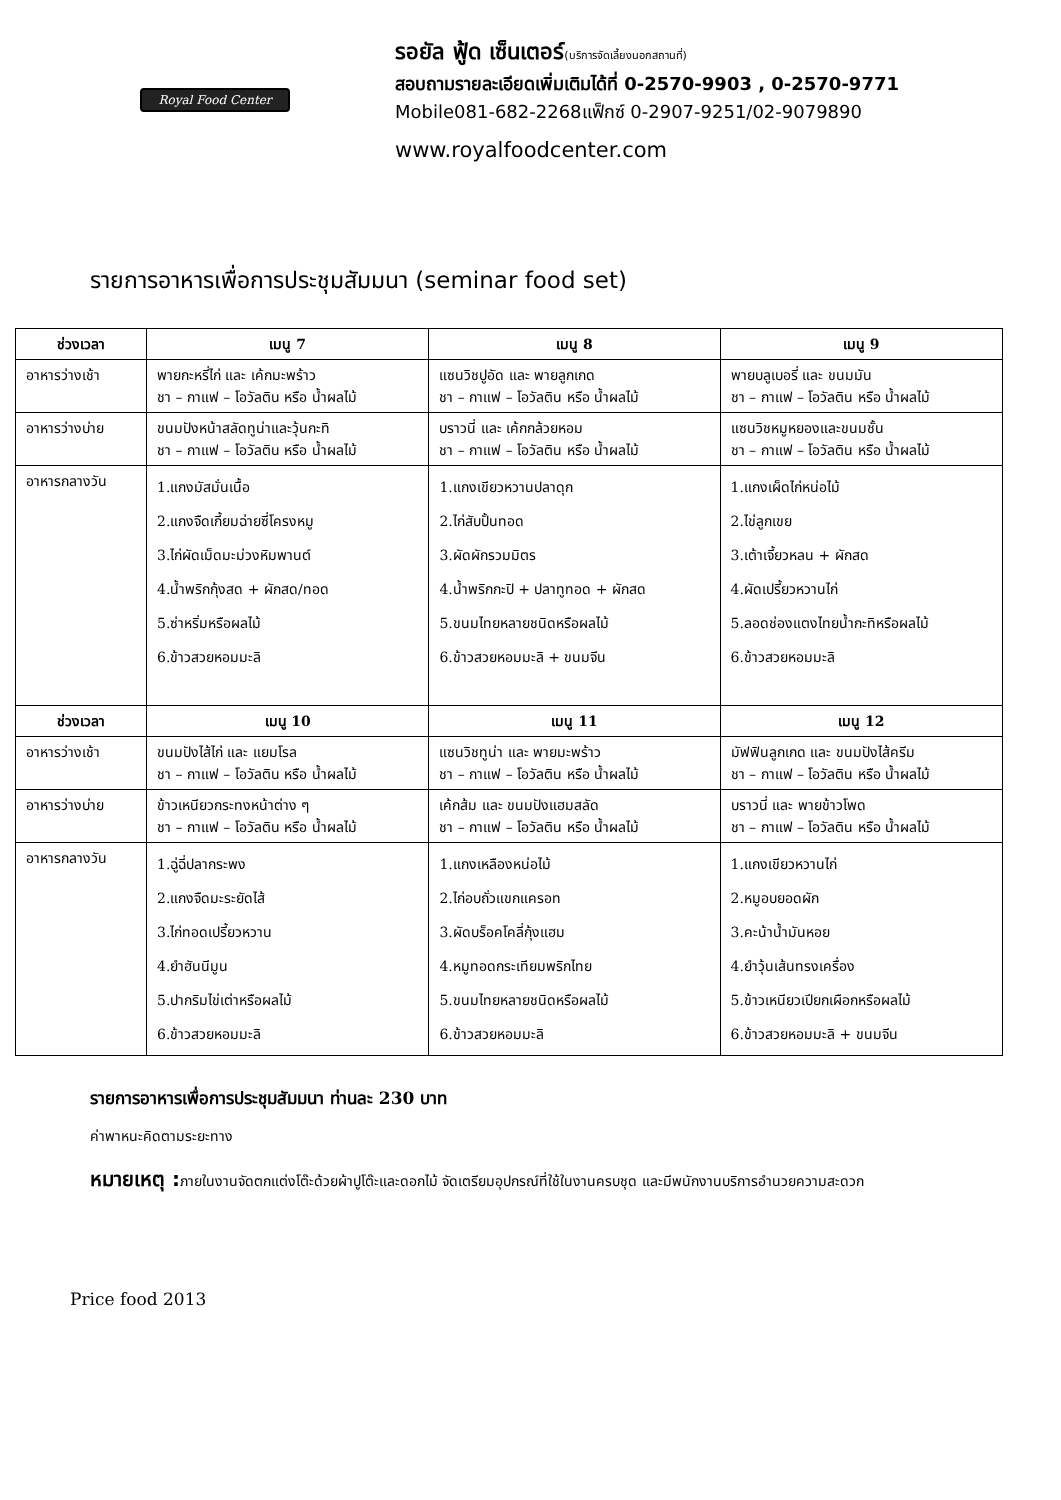Royal Food Center
รอยัล ฟู้ด เซ็นเตอร์(บริการจัดเลี้ยงนอกสถานที่)
สอบถามรายละเอียดเพิ่มเติมได้ที่ 0-2570-9903 , 0-2570-9771
Mobile081-682-2268แฟ็กซ์ 0-2907-9251/02-9079890
www.royalfoodcenter.com
รายการอาหารเพื่อการประชุมสัมมนา (seminar food set)
| ช่วงเวลา | เมนู 7 | เมนู 8 | เมนู 9 |
| --- | --- | --- | --- |
| อาหารว่างเช้า | พายกะหรี่ไก่ และ เค้กมะพร้าว ชา – กาแฟ – โอวัลติน หรือ น้ำผลไม้ | แซนวิชปูอัด และ พายลูกเกด ชา – กาแฟ – โอวัลติน หรือ น้ำผลไม้ | พายบลูเบอรี่ และ ขนมมัน ชา – กาแฟ – โอวัลติน หรือ น้ำผลไม้ |
| อาหารว่างบ่าย | ขนมปังหน้าสลัดทูน่าและวุ้นกะทิ ชา – กาแฟ – โอวัลติน หรือ น้ำผลไม้ | บราวนี่ และ เค้กกล้วยหอม ชา – กาแฟ – โอวัลติน หรือ น้ำผลไม้ | แซนวิชหมูหยองและขนมชั้น ชา – กาแฟ – โอวัลติน หรือ น้ำผลไม้ |
| อาหารกลางวัน | 1.แกงมัสมั่นเนื้อ 2.แกงจืดเกี้ยมฉ่ายซี่โครงหมู 3.ไก่ผัดเม็ดมะม่วงหิมพานต์ 4.น้ำพริกกุ้งสด + ผักสด/ทอด 5.ซ่าหริ่มหรือผลไม้ 6.ข้าวสวยหอมมะลิ | 1.แกงเขียวหวานปลาดุก 2.ไก่สับปั้นทอด 3.ผัดผักรวมมิตร 4.น้ำพริกกะปิ + ปลาทูทอด + ผักสด 5.ขนมไทยหลายชนิดหรือผลไม้ 6.ข้าวสวยหอมมะลิ + ขนมจีน | 1.แกงเผ็ดไก่หน่อไม้ 2.ไข่ลูกเขย 3.เต้าเจี้ยวหลน + ผักสด 4.ผัดเปรี้ยวหวานไก่ 5.ลอดช่องแตงไทยน้ำกะทิหรือผลไม้ 6.ข้าวสวยหอมมะลิ |
| ช่วงเวลา | เมนู 10 | เมนู 11 | เมนู 12 |
| อาหารว่างเช้า | ขนมปังไส้ไก่ และ แยมโรล ชา – กาแฟ – โอวัลติน หรือ น้ำผลไม้ | แซนวิชทูน่า และ พายมะพร้าว ชา – กาแฟ – โอวัลติน หรือ น้ำผลไม้ | มัฟฟินลูกเกด และ ขนมปังไส้ครีม ชา – กาแฟ – โอวัลติน หรือ น้ำผลไม้ |
| อาหารว่างบ่าย | ข้าวเหนียวกระทงหน้าต่าง ๆ ชา – กาแฟ – โอวัลติน หรือ น้ำผลไม้ | เค้กส้ม และ ขนมปังแฮมสลัด ชา – กาแฟ – โอวัลติน หรือ น้ำผลไม้ | บราวนี่ และ พายข้าวโพด ชา – กาแฟ – โอวัลติน หรือ น้ำผลไม้ |
| อาหารกลางวัน | 1.ฉู่ฉี่ปลากระพง 2.แกงจืดมะระยัดไส้ 3.ไก่ทอดเปรี้ยวหวาน 4.ยำฮันนีมูน 5.ปากริมไข่เต่าหรือผลไม้ 6.ข้าวสวยหอมมะลิ | 1.แกงเหลืองหน่อไม้ 2.ไก่อบถั่วแขกแครอท 3.ผัดบร็อคโคลี่กุ้งแฮม 4.หมูทอดกระเทียมพริกไทย 5.ขนมไทยหลายชนิดหรือผลไม้ 6.ข้าวสวยหอมมะลิ | 1.แกงเขียวหวานไก่ 2.หมูอบยอดผัก 3.คะน้าน้ำมันหอย 4.ยำวุ้นเส้นทรงเครื่อง 5.ข้าวเหนียวเปียกเผือกหรือผลไม้ 6.ข้าวสวยหอมมะลิ + ขนมจีน |
รายการอาหารเพื่อการประชุมสัมมนา ท่านละ 230 บาท
ค่าพาหนะคิดตามระยะทาง
หมายเหตุ : ภายในงานจัดตกแต่งโต๊ะด้วยผ้าปูโต๊ะและดอกไม้ จัดเตรียมอุปกรณ์ที่ใช้ในงานครบชุด และมีพนักงานบริการอำนวยความสะดวก
Price food 2013